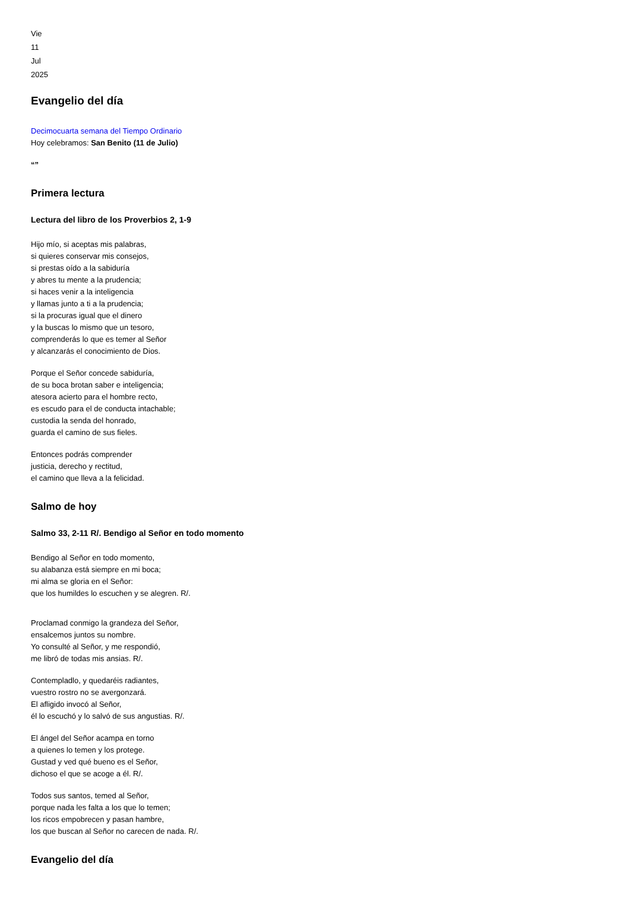Vie
11
Jul
2025
Evangelio del día
Decimocuarta semana del Tiempo Ordinario
Hoy celebramos: San Benito (11 de Julio)
“”
Primera lectura
Lectura del libro de los Proverbios 2, 1-9
Hijo mío, si aceptas mis palabras,
si quieres conservar mis consejos,
si prestas oído a la sabiduría
y abres tu mente a la prudencia;
si haces venir a la inteligencia
y llamas junto a ti a la prudencia;
si la procuras igual que el dinero
y la buscas lo mismo que un tesoro,
comprenderás lo que es temer al Señor
y alcanzarás el conocimiento de Dios.
Porque el Señor concede sabiduría,
de su boca brotan saber e inteligencia;
atesora acierto para el hombre recto,
es escudo para el de conducta intachable;
custodia la senda del honrado,
guarda el camino de sus fieles.
Entonces podrás comprender
justicia, derecho y rectitud,
el camino que lleva a la felicidad.
Salmo de hoy
Salmo 33, 2-11 R/. Bendigo al Señor en todo momento
Bendigo al Señor en todo momento,
su alabanza está siempre en mi boca;
mi alma se gloria en el Señor:
que los humildes lo escuchen y se alegren. R/.
Proclamad conmigo la grandeza del Señor,
ensalcemos juntos su nombre.
Yo consulté al Señor, y me respondió,
me libró de todas mis ansias. R/.
Contempladlo, y quedaréis radiantes,
vuestro rostro no se avergonzará.
El afligido invocó al Señor,
él lo escuchó y lo salvó de sus angustias. R/.
El ángel del Señor acampa en torno
a quienes lo temen y los protege.
Gustad y ved qué bueno es el Señor,
dichoso el que se acoge a él. R/.
Todos sus santos, temed al Señor,
porque nada les falta a los que lo temen;
los ricos empobrecen y pasan hambre,
los que buscan al Señor no carecen de nada. R/.
Evangelio del día